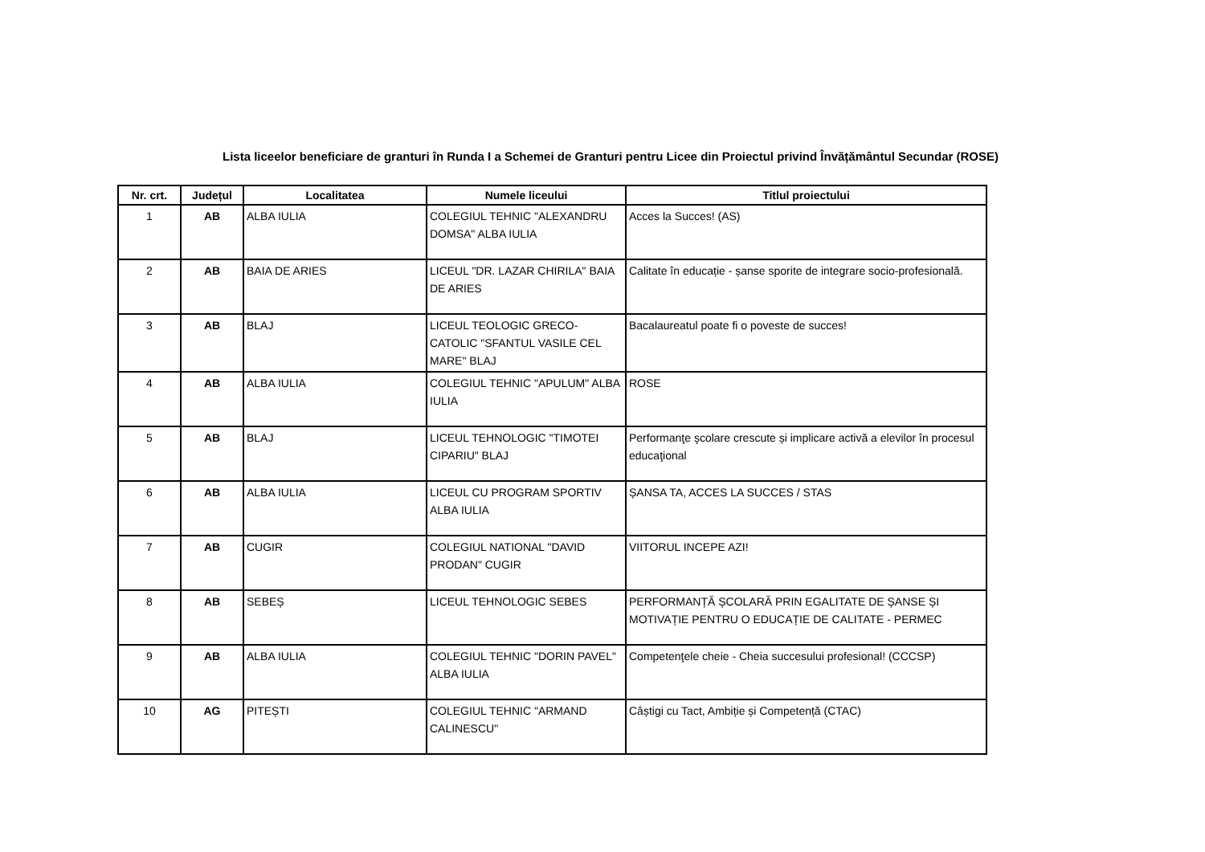Lista liceelor beneficiare de granturi în Runda I a Schemei de Granturi pentru Licee din Proiectul privind Învățământul Secundar (ROSE)
| Nr. crt. | Județul | Localitatea | Numele liceului | Titlul proiectului |
| --- | --- | --- | --- | --- |
| 1 | AB | ALBA IULIA | COLEGIUL TEHNIC "ALEXANDRU DOMSA" ALBA IULIA | Acces la Succes! (AS) |
| 2 | AB | BAIA DE ARIES | LICEUL "DR. LAZAR CHIRILA" BAIA DE ARIES | Calitate în educație - șanse sporite de integrare socio-profesională. |
| 3 | AB | BLAJ | LICEUL TEOLOGIC GRECO-CATOLIC "SFANTUL VASILE CEL MARE" BLAJ | Bacalaureatul poate fi o poveste de succes! |
| 4 | AB | ALBA IULIA | COLEGIUL TEHNIC "APULUM" ALBA IULIA | ROSE |
| 5 | AB | BLAJ | LICEUL TEHNOLOGIC "TIMOTEI CIPARIU" BLAJ | Performanţe şcolare crescute și implicare activă a elevilor în procesul educaţional |
| 6 | AB | ALBA IULIA | LICEUL CU PROGRAM SPORTIV ALBA IULIA | ȘANSA TA, ACCES LA SUCCES / STAS |
| 7 | AB | CUGIR | COLEGIUL NATIONAL "DAVID PRODAN" CUGIR | VIITORUL INCEPE AZI! |
| 8 | AB | SEBEȘ | LICEUL TEHNOLOGIC SEBES | PERFORMANȚĂ ȘCOLARĂ PRIN EGALITATE DE ȘANSE ȘI MOTIVAȚIE PENTRU O EDUCAȚIE DE CALITATE - PERMEC |
| 9 | AB | ALBA IULIA | COLEGIUL TEHNIC "DORIN PAVEL" ALBA IULIA | Competenţele cheie - Cheia succesului profesional! (CCCSP) |
| 10 | AG | PITEȘTI | COLEGIUL TEHNIC "ARMAND CALINESCU" | Câștigi cu Tact, Ambiție și Competență (CTAC) |